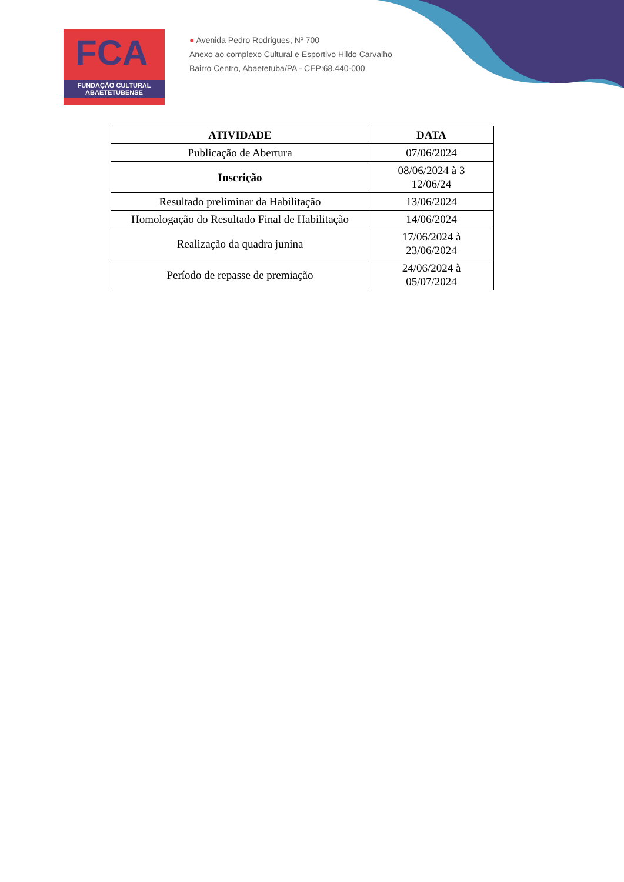FCA
FUNDAÇÃO CULTURAL
ABAETETUBENSE
● Avenida Pedro Rodrigues, Nº 700
Anexo ao complexo Cultural e Esportivo Hildo Carvalho
Bairro Centro, Abaetetuba/PA - CEP:68.440-000
| ATIVIDADE | DATA |
| --- | --- |
| Publicação de Abertura | 07/06/2024 |
| Inscrição | 08/06/2024 à 3 12/06/24 |
| Resultado preliminar da Habilitação | 13/06/2024 |
| Homologação do Resultado Final de Habilitação | 14/06/2024 |
| Realização da quadra junina | 17/06/2024 à 23/06/2024 |
| Período de repasse de premiação | 24/06/2024 à 05/07/2024 |